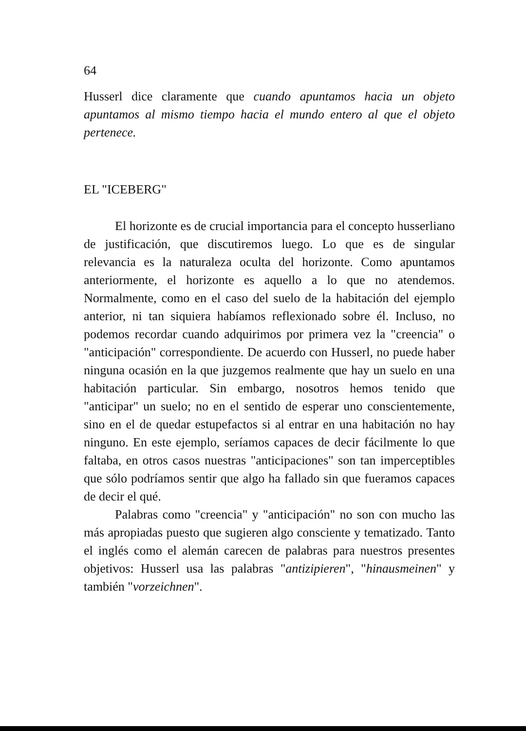64
Husserl dice claramente que cuando apuntamos hacia un objeto apuntamos al mismo tiempo hacia el mundo entero al que el objeto pertenece.
EL "ICEBERG"
El horizonte es de crucial importancia para el concepto husserliano de justificación, que discutiremos luego. Lo que es de singular relevancia es la naturaleza oculta del horizonte. Como apuntamos anteriormente, el horizonte es aquello a lo que no atendemos. Normalmente, como en el caso del suelo de la habitación del ejemplo anterior, ni tan siquiera habíamos reflexionado sobre él. Incluso, no podemos recordar cuando adquirimos por primera vez la "creencia" o "anticipación" correspondiente. De acuerdo con Husserl, no puede haber ninguna ocasión en la que juzgemos realmente que hay un suelo en una habitación particular. Sin embargo, nosotros hemos tenido que "anticipar" un suelo; no en el sentido de esperar uno conscientemente, sino en el de quedar estupefactos si al entrar en una habitación no hay ninguno. En este ejemplo, seríamos capaces de decir fácilmente lo que faltaba, en otros casos nuestras "anticipaciones" son tan imperceptibles que sólo podríamos sentir que algo ha fallado sin que fueramos capaces de decir el qué.
Palabras como "creencia" y "anticipación" no son con mucho las más apropiadas puesto que sugieren algo consciente y tematizado. Tanto el inglés como el alemán carecen de palabras para nuestros presentes objetivos: Husserl usa las palabras "antizipieren", "hinausmeinen" y también "vorzeichnen".